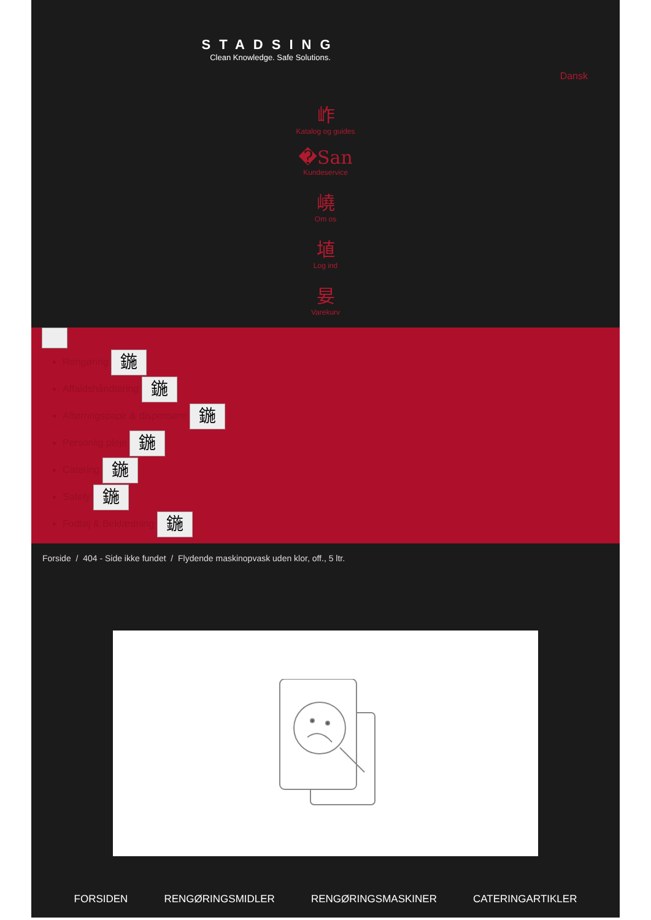STADSING
Clean Knowledge. Safe Solutions.
Dansk
岞
Katalog og guides
�San
Kundeservice
嶢
Om os
埴
Log ind
妟
Varekurv
Rengøring 鍦
Affaldshåndtering 鍦
Aftørringspapir & dispensere 鍦
Personlig pleje 鍦
Catering 鍦
Safety 鍦
Fodtøj & Beklædning 鍦
Forside / 404 - Side ikke fundet / Flydende maskinopvask uden klor, off., 5 ltr.
FORSIDEN RENGØRINGSMIDLER RENGØRINGSMASKINER CATERINGARTIKLER